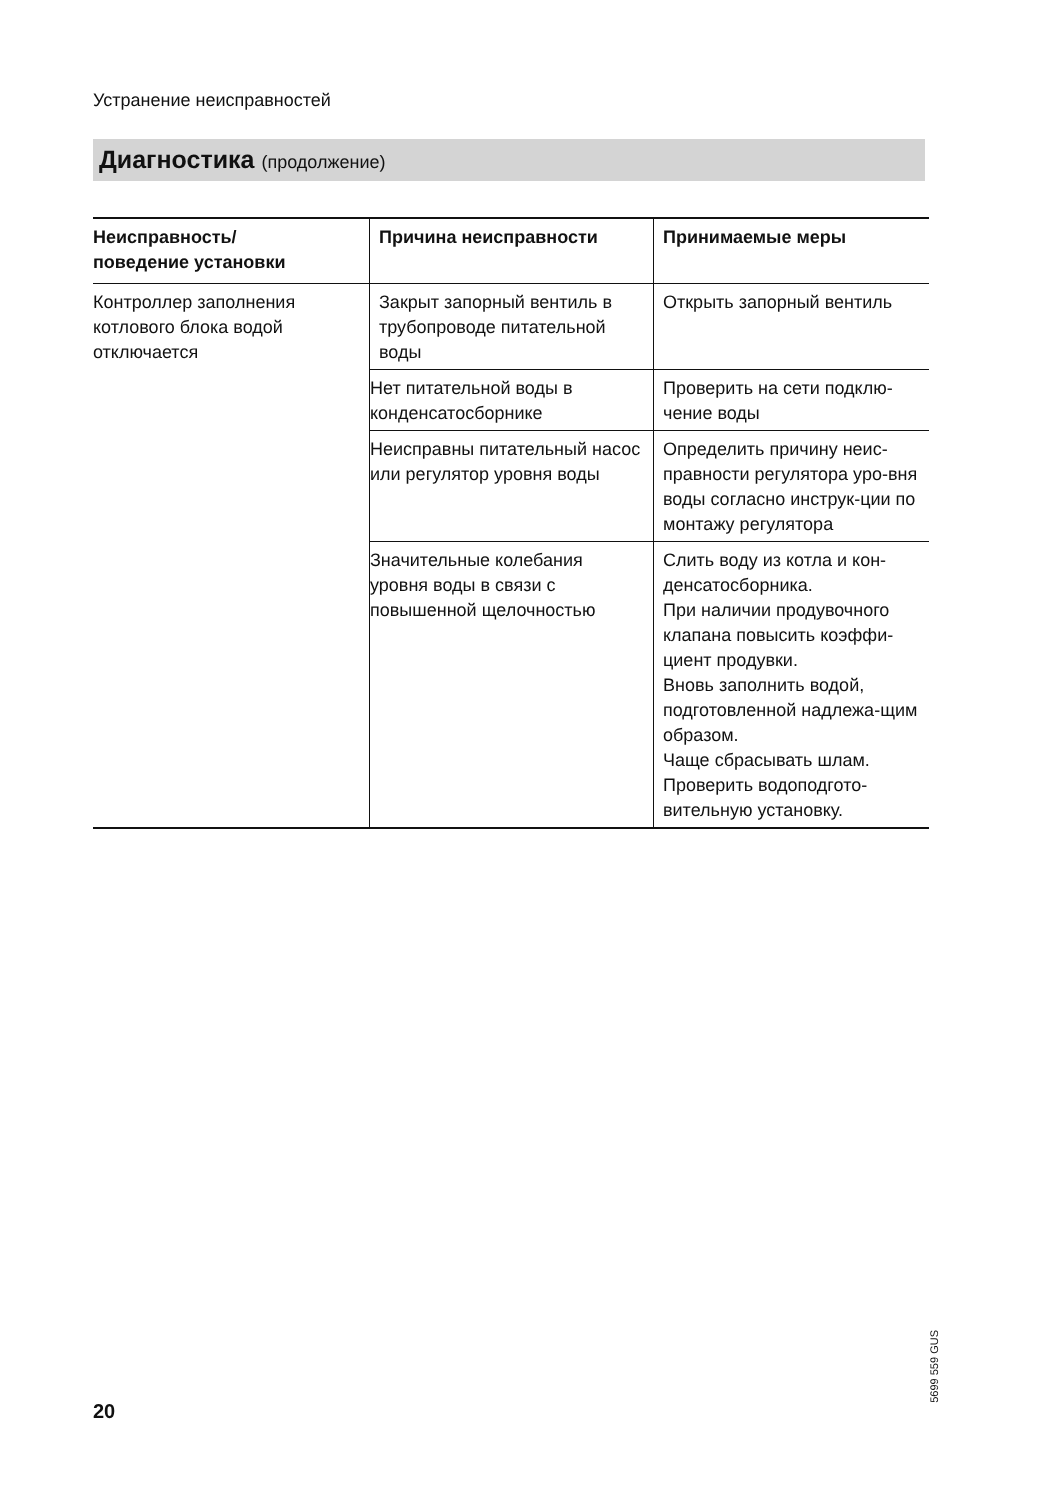Устранение неисправностей
Диагностика (продолжение)
| Неисправность/ поведение установки | Причина неисправности | Принимаемые меры |
| --- | --- | --- |
| Контроллер заполнения котлового блока водой отключается | Закрыт запорный вентиль в трубопроводе питательной воды | Открыть запорный вентиль |
| | Нет питательной воды в конденсатосборнике | Проверить на сети подклю-чение воды |
| | Неисправны питательный насос или регулятор уровня воды | Определить причину неис-правности регулятора уро-вня воды согласно инструк-ции по монтажу регулятора |
| | Значительные колебания уровня воды в связи с повышенной щелочностью | Слить воду из котла и кон-денсатосборника. При наличии продувочного клапана повысить коэффи-циент продувки. Вновь заполнить водой, подготовленной надлежа-щим образом. Чаще сбрасывать шлам. Проверить водоподгото-вительную установку. |
5699 559 GUS
20